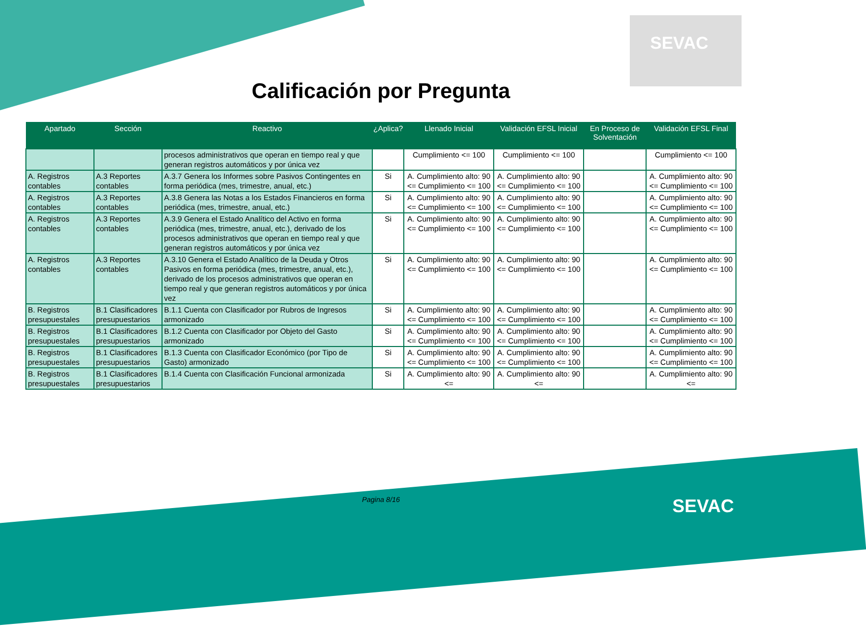SEVAC
Calificación por Pregunta
| Apartado | Sección | Reactivo | ¿Aplica? | Llenado Inicial | Validación EFSL Inicial | En Proceso de Solventación | Validación EFSL Final |
| --- | --- | --- | --- | --- | --- | --- | --- |
| | | procesos administrativos que operan en tiempo real y que generan registros automáticos y por única vez | | Cumplimiento <= 100 | Cumplimiento <= 100 | | Cumplimiento <= 100 |
| A. Registros contables | A.3 Reportes contables | A.3.7 Genera los Informes sobre Pasivos Contingentes en forma periódica (mes, trimestre, anual, etc.) | Si | A. Cumplimiento alto: 90 <= Cumplimiento <= 100 | A. Cumplimiento alto: 90 <= Cumplimiento <= 100 | | A. Cumplimiento alto: 90 <= Cumplimiento <= 100 |
| A. Registros contables | A.3 Reportes contables | A.3.8 Genera las Notas a los Estados Financieros en forma periódica (mes, trimestre, anual, etc.) | Si | A. Cumplimiento alto: 90 <= Cumplimiento <= 100 | A. Cumplimiento alto: 90 <= Cumplimiento <= 100 | | A. Cumplimiento alto: 90 <= Cumplimiento <= 100 |
| A. Registros contables | A.3 Reportes contables | A.3.9 Genera el Estado Analítico del Activo en forma periódica (mes, trimestre, anual, etc.), derivado de los procesos administrativos que operan en tiempo real y que generan registros automáticos y por única vez | Si | A. Cumplimiento alto: 90 <= Cumplimiento <= 100 | A. Cumplimiento alto: 90 <= Cumplimiento <= 100 | | A. Cumplimiento alto: 90 <= Cumplimiento <= 100 |
| A. Registros contables | A.3 Reportes contables | A.3.10 Genera el Estado Analítico de la Deuda y Otros Pasivos en forma periódica (mes, trimestre, anual, etc.), derivado de los procesos administrativos que operan en tiempo real y que generan registros automáticos y por única vez | Si | A. Cumplimiento alto: 90 <= Cumplimiento <= 100 | A. Cumplimiento alto: 90 <= Cumplimiento <= 100 | | A. Cumplimiento alto: 90 <= Cumplimiento <= 100 |
| B. Registros presupuestales | B.1 Clasificadores presupuestarios | B.1.1 Cuenta con Clasificador por Rubros de Ingresos armonizado | Si | A. Cumplimiento alto: 90 <= Cumplimiento <= 100 | A. Cumplimiento alto: 90 <= Cumplimiento <= 100 | | A. Cumplimiento alto: 90 <= Cumplimiento <= 100 |
| B. Registros presupuestales | B.1 Clasificadores presupuestarios | B.1.2 Cuenta con Clasificador por Objeto del Gasto armonizado | Si | A. Cumplimiento alto: 90 <= Cumplimiento <= 100 | A. Cumplimiento alto: 90 <= Cumplimiento <= 100 | | A. Cumplimiento alto: 90 <= Cumplimiento <= 100 |
| B. Registros presupuestales | B.1 Clasificadores presupuestarios | B.1.3 Cuenta con Clasificador Económico (por Tipo de Gasto) armonizado | Si | A. Cumplimiento alto: 90 <= Cumplimiento <= 100 | A. Cumplimiento alto: 90 <= Cumplimiento <= 100 | | A. Cumplimiento alto: 90 <= Cumplimiento <= 100 |
| B. Registros presupuestales | B.1 Clasificadores presupuestarios | B.1.4 Cuenta con Clasificación Funcional armonizada | Si | A. Cumplimiento alto: 90 <= | A. Cumplimiento alto: 90 <= | | A. Cumplimiento alto: 90 <= |
Pagina 8/16 SEVAC